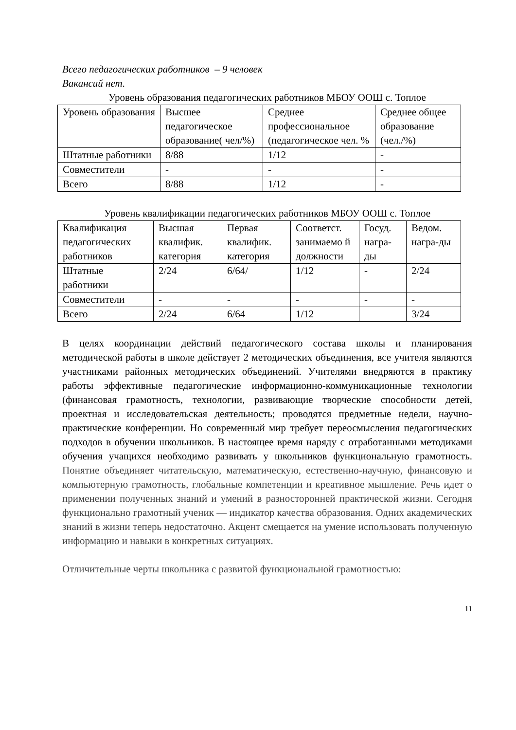Всего педагогических работников – 9 человек
Вакансий нет.
Уровень образования педагогических работников МБОУ ООШ с. Топлое
| Уровень образования | Высшее педагогическое образование( чел/%) | Среднее профессиональное (педагогическое чел. % | Среднее общее образование (чел./%) |
| Штатные работники | 8/88 | 1/12 | - |
| Совместители | - | - | - |
| Всего | 8/88 | 1/12 | - |
Уровень квалификации педагогических работников МБОУ ООШ с. Топлое
| Квалификация педагогических работников | Высшая квалифик. категория | Первая квалифик. категория | Соответст. занимаемо й должности | Госуд. награ-ды | Ведом. награ-ды |
| Штатные работники | 2/24 | 6/64/ | 1/12 | - | 2/24 |
| Совместители | - | - | - | - | - |
| Всего | 2/24 | 6/64 | 1/12 | | 3/24 |
В целях координации действий педагогического состава школы и планирования методической работы в школе действует 2 методических объединения, все учителя являются участниками районных методических объединений. Учителями внедряются в практику работы эффективные педагогические информационно-коммуникационные технологии (финансовая грамотность, технологии, развивающие творческие способности детей, проектная и исследовательская деятельность; проводятся предметные недели, научно-практические конференции. Но современный мир требует переосмысления педагогических подходов в обучении школьников. В настоящее время наряду с отработанными методиками обучения учащихся необходимо развивать у школьников функциональную грамотность. Понятие объединяет читательскую, математическую, естественно-научную, финансовую и компьютерную грамотность, глобальные компетенции и креативное мышление. Речь идет о применении полученных знаний и умений в разносторонней практической жизни. Сегодня функционально грамотный ученик — индикатор качества образования. Одних академических знаний в жизни теперь недостаточно. Акцент смещается на умение использовать полученную информацию и навыки в конкретных ситуациях.
Отличительные черты школьника с развитой функциональной грамотностью:
11